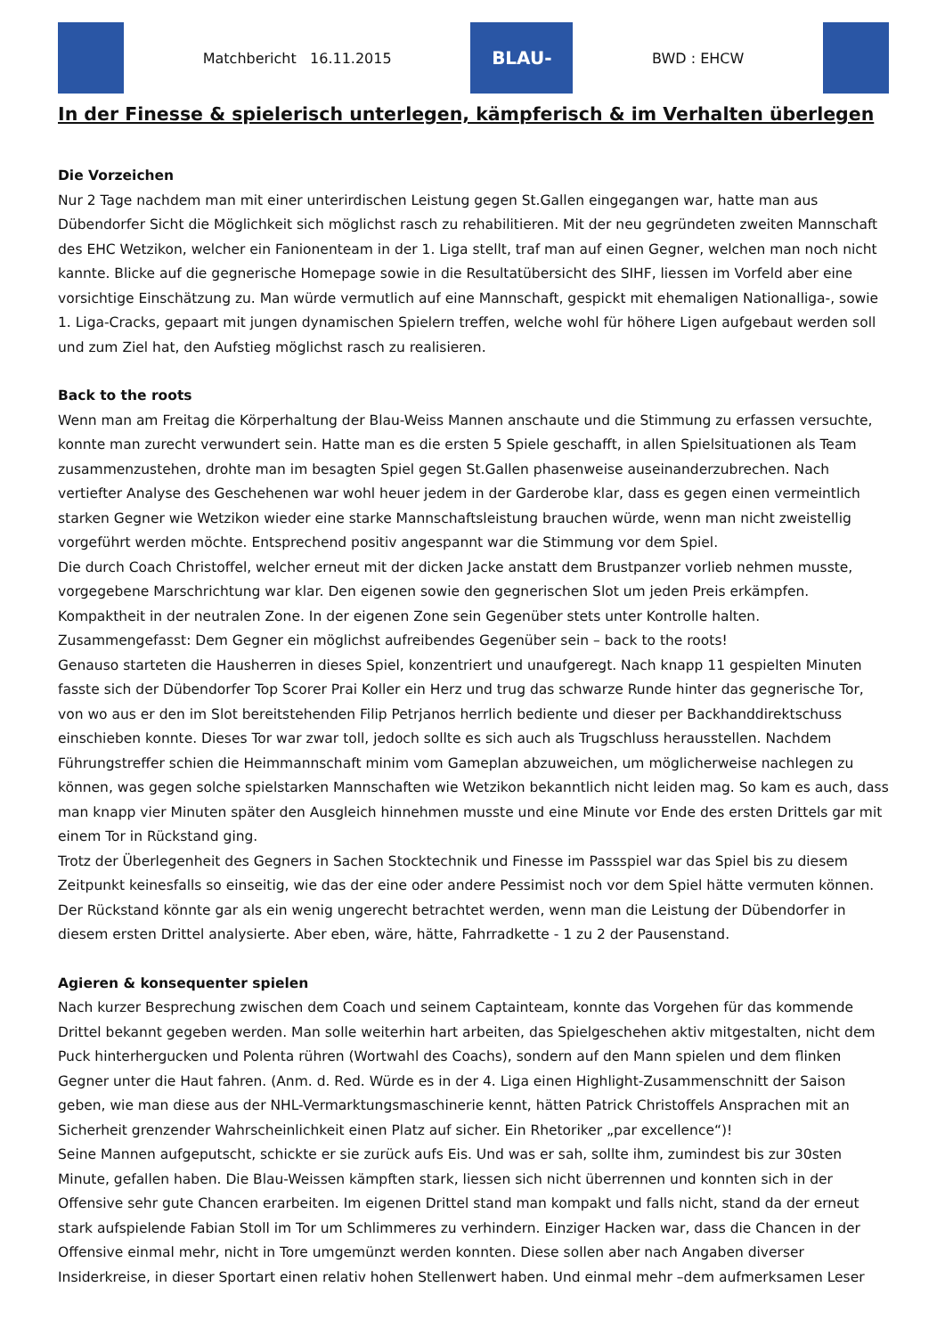Matchbericht 16.11.2015
BLAU-WEISS
BWD : EHCW
In der Finesse & spielerisch unterlegen, kämpferisch & im Verhalten überlegen
Die Vorzeichen
Nur 2 Tage nachdem man mit einer unterirdischen Leistung gegen St.Gallen eingegangen war, hatte man aus Dübendorfer Sicht die Möglichkeit sich möglichst rasch zu rehabilitieren. Mit der neu gegründeten zweiten Mannschaft des EHC Wetzikon, welcher ein Fanionenteam in der 1. Liga stellt, traf man auf einen Gegner, welchen man noch nicht kannte. Blicke auf die gegnerische Homepage sowie in die Resultatübersicht des SIHF, liessen im Vorfeld aber eine vorsichtige Einschätzung zu. Man würde vermutlich auf eine Mannschaft, gespickt mit ehemaligen Nationalliga-, sowie 1. Liga-Cracks, gepaart mit jungen dynamischen Spielern treffen, welche wohl für höhere Ligen aufgebaut werden soll und zum Ziel hat, den Aufstieg möglichst rasch zu realisieren.
Back to the roots
Wenn man am Freitag die Körperhaltung der Blau-Weiss Mannen anschaute und die Stimmung zu erfassen versuchte, konnte man zurecht verwundert sein. Hatte man es die ersten 5 Spiele geschafft, in allen Spielsituationen als Team zusammenzustehen, drohte man im besagten Spiel gegen St.Gallen phasenweise auseinanderzubrechen. Nach vertiefter Analyse des Geschehenen war wohl heuer jedem in der Garderobe klar, dass es gegen einen vermeintlich starken Gegner wie Wetzikon wieder eine starke Mannschaftsleistung brauchen würde, wenn man nicht zweistellig vorgeführt werden möchte. Entsprechend positiv angespannt war die Stimmung vor dem Spiel.
Die durch Coach Christoffel, welcher erneut mit der dicken Jacke anstatt dem Brustpanzer vorlieb nehmen musste, vorgegebene Marschrichtung war klar. Den eigenen sowie den gegnerischen Slot um jeden Preis erkämpfen. Kompaktheit in der neutralen Zone. In der eigenen Zone sein Gegenüber stets unter Kontrolle halten.
Zusammengefasst: Dem Gegner ein möglichst aufreibendes Gegenüber sein – back to the roots!
Genauso starteten die Hausherren in dieses Spiel, konzentriert und unaufgeregt. Nach knapp 11 gespielten Minuten fasste sich der Dübendorfer Top Scorer Prai Koller ein Herz und trug das schwarze Runde hinter das gegnerische Tor, von wo aus er den im Slot bereitstehenden Filip Petrjanos herrlich bediente und dieser per Backhanddirektschuss einschieben konnte. Dieses Tor war zwar toll, jedoch sollte es sich auch als Trugschluss herausstellen. Nachdem Führungstreffer schien die Heimmannschaft minim vom Gameplan abzuweichen, um möglicherweise nachlegen zu können, was gegen solche spielstarken Mannschaften wie Wetzikon bekanntlich nicht leiden mag. So kam es auch, dass man knapp vier Minuten später den Ausgleich hinnehmen musste und eine Minute vor Ende des ersten Drittels gar mit einem Tor in Rückstand ging.
Trotz der Überlegenheit des Gegners in Sachen Stocktechnik und Finesse im Passspiel war das Spiel bis zu diesem Zeitpunkt keinesfalls so einseitig, wie das der eine oder andere Pessimist noch vor dem Spiel hätte vermuten können. Der Rückstand könnte gar als ein wenig ungerecht betrachtet werden, wenn man die Leistung der Dübendorfer in diesem ersten Drittel analysierte. Aber eben, wäre, hätte, Fahrradkette - 1 zu 2 der Pausenstand.
Agieren & konsequenter spielen
Nach kurzer Besprechung zwischen dem Coach und seinem Captainteam, konnte das Vorgehen für das kommende Drittel bekannt gegeben werden. Man solle weiterhin hart arbeiten, das Spielgeschehen aktiv mitgestalten, nicht dem Puck hinterhergucken und Polenta rühren (Wortwahl des Coachs), sondern auf den Mann spielen und dem flinken Gegner unter die Haut fahren. (Anm. d. Red. Würde es in der 4. Liga einen Highlight-Zusammenschnitt der Saison geben, wie man diese aus der NHL-Vermarktungsmaschinerie kennt, hätten Patrick Christoffels Ansprachen mit an Sicherheit grenzender Wahrscheinlichkeit einen Platz auf sicher. Ein Rhetoriker „par excellence“)!
Seine Mannen aufgeputscht, schickte er sie zurück aufs Eis. Und was er sah, sollte ihm, zumindest bis zur 30sten Minute, gefallen haben. Die Blau-Weissen kämpften stark, liessen sich nicht überrennen und konnten sich in der Offensive sehr gute Chancen erarbeiten. Im eigenen Drittel stand man kompakt und falls nicht, stand da der erneut stark aufspielende Fabian Stoll im Tor um Schlimmeres zu verhindern. Einziger Hacken war, dass die Chancen in der Offensive einmal mehr, nicht in Tore umgemünzt werden konnten. Diese sollen aber nach Angaben diverser Insiderkreise, in dieser Sportart einen relativ hohen Stellenwert haben. Und einmal mehr –dem aufmerksamen Leser